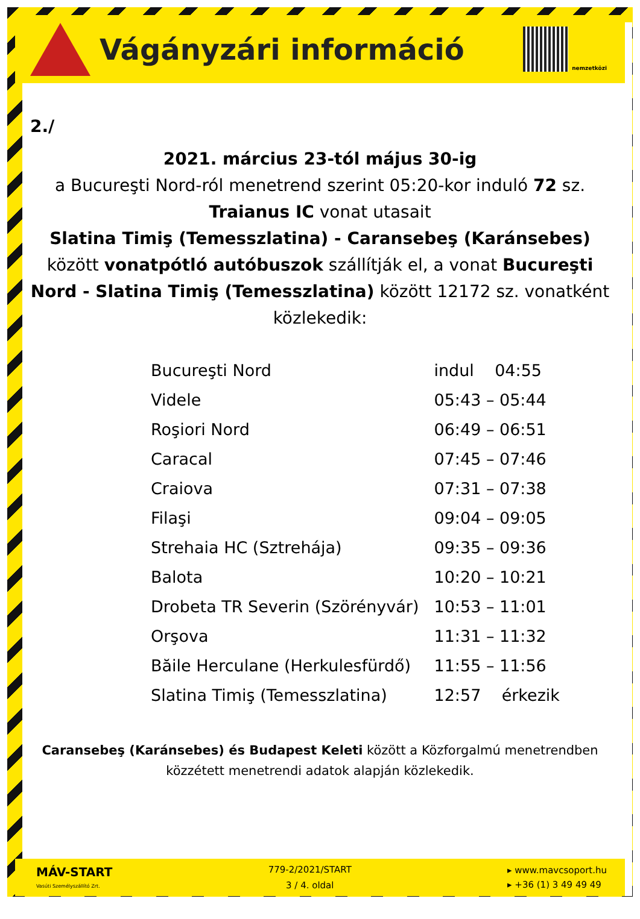Vágányzári információ
nemzetközi
2./
2021. március 23-tól május 30-ig
a Bucureşti Nord-ról menetrend szerint 05:20-kor induló 72 sz. Traianus IC vonat utasait
Slatina Timiş (Temesszlatina) - Caransebeş (Karánsebes) között vonatpótló autóbuszok szállítják el, a vonat Bucureşti Nord - Slatina Timiş (Temesszlatina) között 12172 sz. vonatként közlekedik:
| Bucureşti Nord | indul 04:55 |
| Videle | 05:43 – 05:44 |
| Roşiori Nord | 06:49 – 06:51 |
| Caracal | 07:45 – 07:46 |
| Craiova | 07:31 – 07:38 |
| Filaşi | 09:04 – 09:05 |
| Strehaia HC (Sztreh​ája) | 09:35 – 09:36 |
| Balota | 10:20 – 10:21 |
| Drobeta TR Severin (Szörényvár) | 10:53 – 11:01 |
| Orşova | 11:31 – 11:32 |
| Băile Herculane (Herkulesfürdő) | 11:55 – 11:56 |
| Slatina Timiş (Temesszlatina) | 12:57 érkezik |
Caransebeş (Karánsebes) és Budapest Keleti között a Közforgalmú menetrendben közzétett menetrendi adatok alapján közlekedik.
MÁV-START
Vasúti Személyszállító Zrt.
779-2/2021/START
3 / 4. oldal
▸ www.mavcsoport.hu
▸ +36 (1) 3 49 49 49